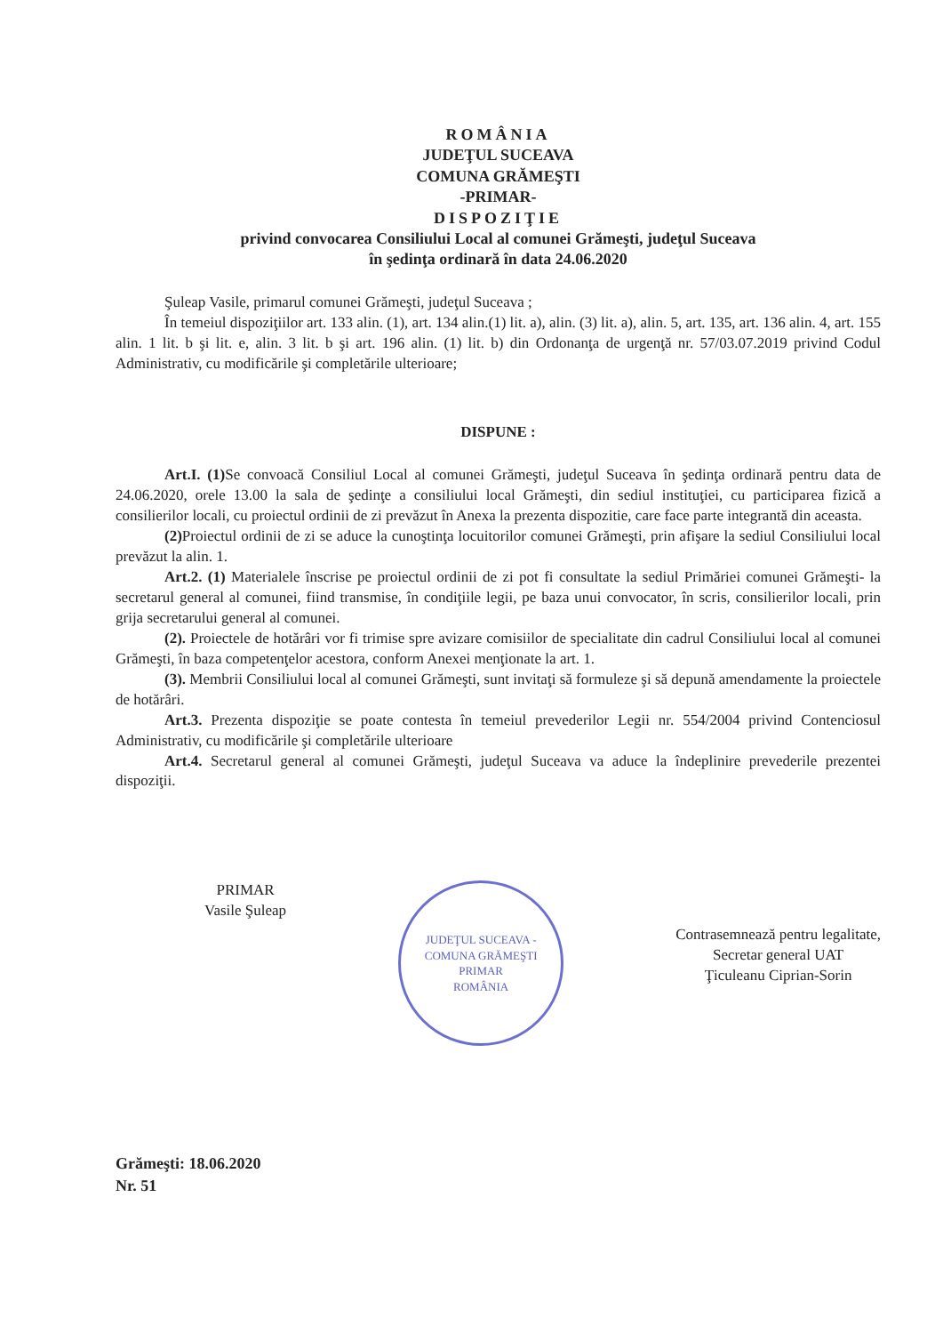ROMÂNIA
JUDEŢUL SUCEAVA
COMUNA GRĂMEŞTI
-PRIMAR-
DISPOZIŢIE
privind convocarea Consiliului Local al comunei Grămeşti, judeţul Suceava
în şedinţa ordinară în data 24.06.2020
Şuleap Vasile, primarul comunei Grămeşti, judeţul Suceava ;
În temeiul dispoziţiilor art. 133 alin. (1), art. 134 alin.(1) lit. a), alin. (3) lit. a), alin. 5, art. 135, art. 136 alin. 4, art. 155 alin. 1 lit. b şi lit. e, alin. 3 lit. b şi art. 196 alin. (1) lit. b) din Ordonanţa de urgenţă nr. 57/03.07.2019 privind Codul Administrativ, cu modificările şi completările ulterioare;
DISPUNE :
Art.I. (1) Se convoacă Consiliul Local al comunei Grămeşti, judeţul Suceava în şedinţa ordinară pentru data de 24.06.2020, orele 13.00 la sala de şedinţe a consiliului local Grămeşti, din sediul instituţiei, cu participarea fizică a consilierilor locali, cu proiectul ordinii de zi prevăzut în Anexa la prezenta dispozitie, care face parte integrantă din aceasta.
(2) Proiectul ordinii de zi se aduce la cunoştinţa locuitorilor comunei Grămeşti, prin afişare la sediul Consiliului local prevăzut la alin. 1.
Art.2. (1) Materialele înscrise pe proiectul ordinii de zi pot fi consultate la sediul Primăriei comunei Grămeşti- la secretarul general al comunei, fiind transmise, în condiţiile legii, pe baza unui convocator, în scris, consilierilor locali, prin grija secretarului general al comunei.
(2). Proiectele de hotărâri vor fi trimise spre avizare comisiilor de specialitate din cadrul Consiliului local al comunei Grămeşti, în baza competenţelor acestora, conform Anexei menţionate la art. 1.
(3). Membrii Consiliului local al comunei Grămeşti, sunt invitaţi să formuleze şi să depună amendamente la proiectele de hotărâri.
Art.3. Prezenta dispoziţie se poate contesta în temeiul prevederilor Legii nr. 554/2004 privind Contenciosul Administrativ, cu modificările şi completările ulterioare
Art.4. Secretarul general al comunei Grămeşti, judeţul Suceava va aduce la îndeplinire prevederile prezentei dispoziţii.
PRIMAR
Vasile Şuleap
JUDEŢUL SUCEAVA - COMUNA GRĂMEŞTI
PRIMAR
ROMÂNIA
Contrasemnează pentru legalitate,
Secretar general UAT
Ţiculeanu Ciprian-Sorin
Grămeşti: 18.06.2020
Nr. 51